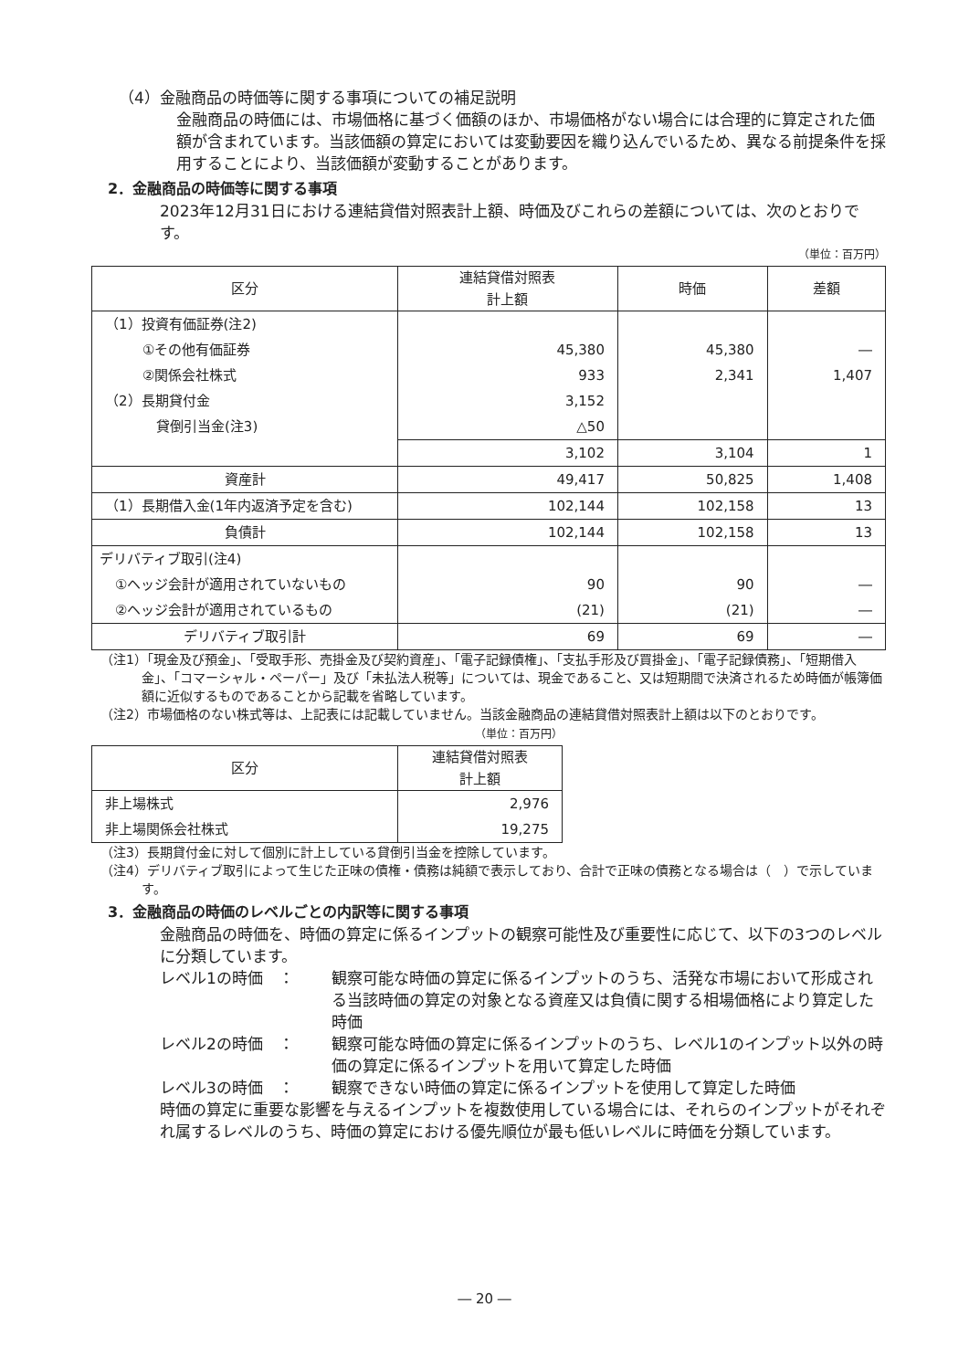（4）金融商品の時価等に関する事項についての補足説明
金融商品の時価には、市場価格に基づく価額のほか、市場価格がない場合には合理的に算定された価額が含まれています。当該価額の算定においては変動要因を織り込んでいるため、異なる前提条件を採用することにより、当該価額が変動することがあります。
2．金融商品の時価等に関する事項
2023年12月31日における連結貸借対照表計上額、時価及びこれらの差額については、次のとおりです。
（単位：百万円）
| 区分 | 連結貸借対照表 計上額 | 時価 | 差額 |
| --- | --- | --- | --- |
| （1）投資有価証券(注2) | | | |
| ①その他有価証券 | 45,380 | 45,380 | ― |
| ②関係会社株式 | 933 | 2,341 | 1,407 |
| （2）長期貸付金 | 3,152 | | |
| 貸倒引当金(注3) | △50 | | |
| | 3,102 | 3,104 | 1 |
| 資産計 | 49,417 | 50,825 | 1,408 |
| （1）長期借入金(1年内返済予定を含む) | 102,144 | 102,158 | 13 |
| 負債計 | 102,144 | 102,158 | 13 |
| デリバティブ取引(注4) | | | |
| ①ヘッジ会計が適用されていないもの | 90 | 90 | ― |
| ②ヘッジ会計が適用されているもの | (21) | (21) | ― |
| デリバティブ取引計 | 69 | 69 | ― |
（注1）「現金及び預金」、「受取手形、売掛金及び契約資産」、「電子記録債権」、「支払手形及び買掛金」、「電子記録債務」、「短期借入金」、「コマーシャル・ペーパー」及び「未払法人税等」については、現金であること、又は短期間で決済されるため時価が帳簿価額に近似するものであることから記載を省略しています。
（注2）市場価格のない株式等は、上記表には記載していません。当該金融商品の連結貸借対照表計上額は以下のとおりです。
（単位：百万円）
| 区分 | 連結貸借対照表 計上額 |
| --- | --- |
| 非上場株式 | 2,976 |
| 非上場関係会社株式 | 19,275 |
（注3）長期貸付金に対して個別に計上している貸倒引当金を控除しています。
（注4）デリバティブ取引によって生じた正味の債権・債務は純額で表示しており、合計で正味の債務となる場合は（　）で示しています。
3．金融商品の時価のレベルごとの内訳等に関する事項
金融商品の時価を、時価の算定に係るインプットの観察可能性及び重要性に応じて、以下の3つのレベルに分類しています。
レベル1の時価　： 観察可能な時価の算定に係るインプットのうち、活発な市場において形成される当該時価の算定の対象となる資産又は負債に関する相場価格により算定した時価
レベル2の時価　： 観察可能な時価の算定に係るインプットのうち、レベル1のインプット以外の時価の算定に係るインプットを用いて算定した時価
レベル3の時価　： 観察できない時価の算定に係るインプットを使用して算定した時価
時価の算定に重要な影響を与えるインプットを複数使用している場合には、それらのインプットがそれぞれ属するレベルのうち、時価の算定における優先順位が最も低いレベルに時価を分類しています。
― 20 ―